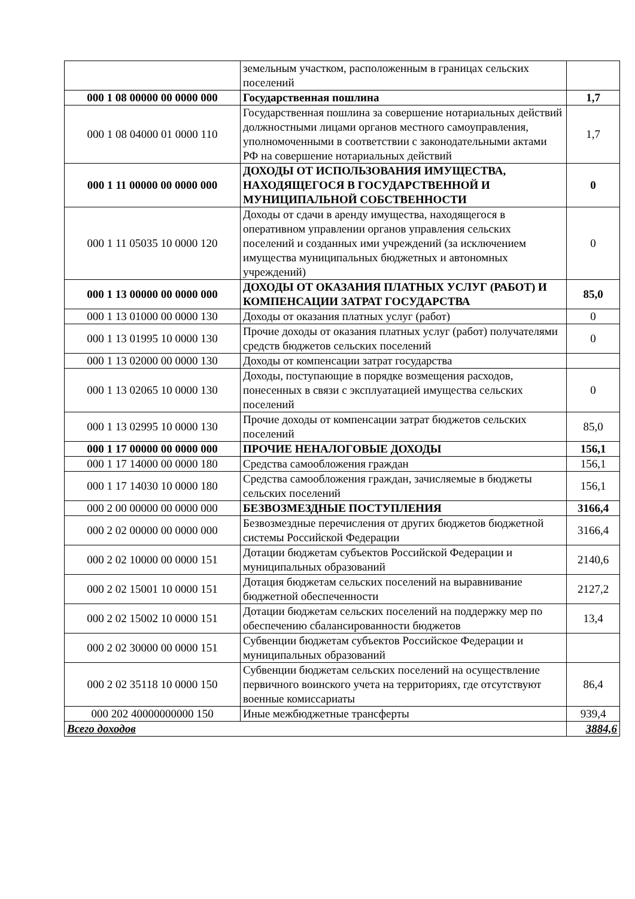| | земельным участком, расположенным в границах сельских поселений | |
| 000 1 08 00000 00 0000 000 | Государственная пошлина | 1,7 |
| 000 1 08 04000 01 0000 110 | Государственная пошлина за совершение нотариальных действий должностными лицами органов местного самоуправления, уполномоченными в соответствии с законодательными актами РФ на совершение нотариальных действий | 1,7 |
| 000 1 11 00000 00 0000 000 | ДОХОДЫ ОТ ИСПОЛЬЗОВАНИЯ ИМУЩЕСТВА, НАХОДЯЩЕГОСЯ В ГОСУДАРСТВЕННОЙ И МУНИЦИПАЛЬНОЙ СОБСТВЕННОСТИ | 0 |
| 000 1 11 05035 10 0000 120 | Доходы от сдачи в аренду имущества, находящегося в оперативном управлении органов управления сельских поселений и созданных ими учреждений (за исключением имущества муниципальных бюджетных и автономных учреждений) | 0 |
| 000 1 13 00000 00 0000 000 | ДОХОДЫ ОТ ОКАЗАНИЯ ПЛАТНЫХ УСЛУГ (РАБОТ) И КОМПЕНСАЦИИ ЗАТРАТ ГОСУДАРСТВА | 85,0 |
| 000 1 13 01000 00 0000 130 | Доходы от оказания платных услуг (работ) | 0 |
| 000 1 13 01995 10 0000 130 | Прочие доходы от оказания платных услуг (работ) получателями средств бюджетов сельских поселений | 0 |
| 000 1 13 02000 00 0000 130 | Доходы от компенсации затрат государства | |
| 000 1 13 02065 10 0000 130 | Доходы, поступающие в порядке возмещения расходов, понесенных в связи с эксплуатацией имущества сельских поселений | 0 |
| 000 1 13 02995 10 0000 130 | Прочие доходы от компенсации затрат бюджетов сельских поселений | 85,0 |
| 000 1 17 00000 00 0000 000 | ПРОЧИЕ НЕНАЛОГОВЫЕ ДОХОДЫ | 156,1 |
| 000 1 17 14000 00 0000 180 | Средства самообложения граждан | 156,1 |
| 000 1 17 14030 10 0000 180 | Средства самообложения граждан, зачисляемые в бюджеты сельских поселений | 156,1 |
| 000 2 00 00000 00 0000 000 | БЕЗВОЗМЕЗДНЫЕ ПОСТУПЛЕНИЯ | 3166,4 |
| 000 2 02 00000 00 0000 000 | Безвозмездные перечисления от других бюджетов бюджетной системы Российской Федерации | 3166,4 |
| 000 2 02 10000 00 0000 151 | Дотации бюджетам субъектов Российской Федерации и муниципальных образований | 2140,6 |
| 000 2 02 15001 10 0000 151 | Дотация бюджетам сельских поселений на выравнивание бюджетной обеспеченности | 2127,2 |
| 000 2 02 15002 10 0000 151 | Дотации бюджетам сельских поселений на поддержку мер по обеспечению сбалансированности бюджетов | 13,4 |
| 000 2 02 30000 00 0000 151 | Субвенции бюджетам субъектов Российское Федерации и муниципальных образований | |
| 000 2 02 35118 10 0000 150 | Субвенции бюджетам сельских поселений на осуществление первичного воинского учета на территориях, где отсутствуют военные комиссариаты | 86,4 |
| 000 202 40000000000 150 | Иные межбюджетные трансферты | 939,4 |
| Всего доходов | | 3884,6 |